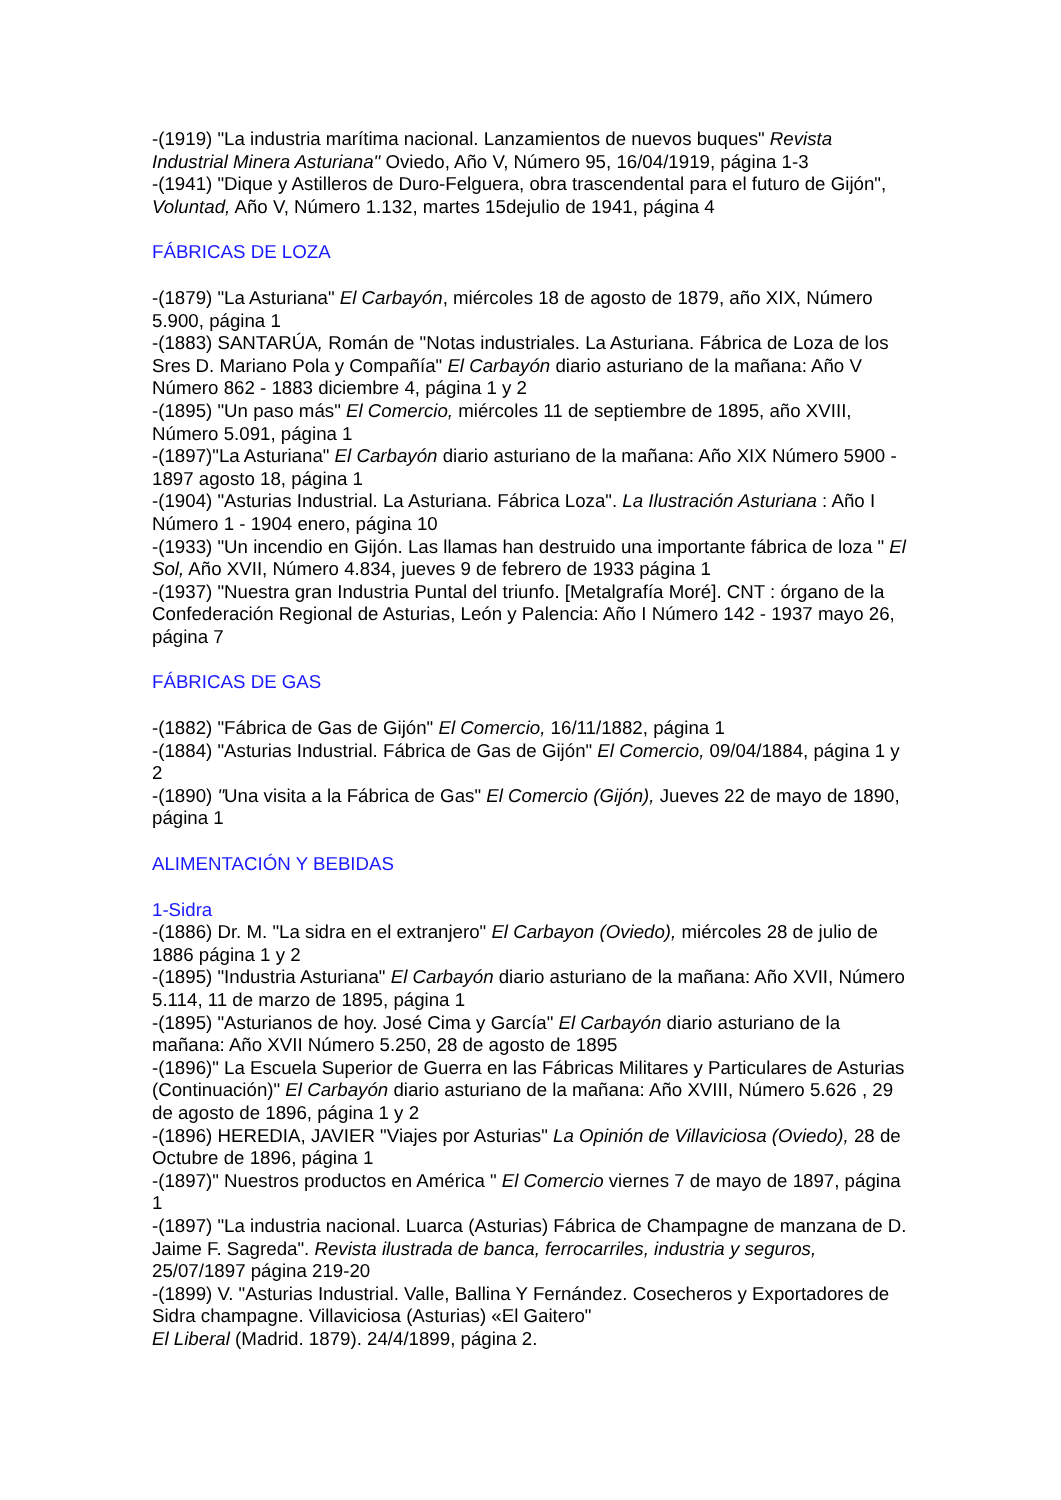-(1919) "La industria marítima nacional. Lanzamientos de nuevos buques" Revista Industrial Minera Asturiana" Oviedo, Año V, Número 95, 16/04/1919, página 1-3
-(1941) "Dique y Astilleros de Duro-Felguera, obra trascendental para el futuro de Gijón", Voluntad, Año V, Número 1.132, martes 15dejulio de 1941, página 4
FÁBRICAS DE LOZA
-(1879) "La Asturiana" El Carbayón, miércoles 18 de agosto de 1879, año XIX, Número 5.900, página 1
-(1883) SANTARÚA, Román de "Notas industriales. La Asturiana. Fábrica de Loza de los Sres D. Mariano Pola y Compañía" El Carbayón diario asturiano de la mañana: Año V Número 862 - 1883 diciembre 4, página 1 y 2
-(1895) "Un paso más" El Comercio, miércoles 11 de septiembre de 1895, año XVIII, Número 5.091, página 1
-(1897)"La Asturiana" El Carbayón diario asturiano de la mañana: Año XIX Número 5900 - 1897 agosto 18, página 1
-(1904) "Asturias Industrial. La Asturiana. Fábrica Loza". La Ilustración Asturiana : Año I Número 1 - 1904 enero, página 10
-(1933) "Un incendio en Gijón. Las llamas han destruido una importante fábrica de loza " El Sol, Año XVII, Número 4.834, jueves 9 de febrero de 1933 página 1
-(1937) "Nuestra gran Industria Puntal del triunfo. [Metalgrafía Moré]. CNT : órgano de la Confederación Regional de Asturias, León y Palencia: Año I Número 142 - 1937 mayo 26, página 7
FÁBRICAS DE GAS
-(1882) "Fábrica de Gas de Gijón" El Comercio, 16/11/1882, página 1
-(1884) "Asturias Industrial. Fábrica de Gas de Gijón" El Comercio, 09/04/1884, página 1 y 2
-(1890) "Una visita a la Fábrica de Gas" El Comercio (Gijón), Jueves 22 de mayo de 1890, página 1
ALIMENTACIÓN Y BEBIDAS
1-Sidra
-(1886) Dr. M. "La sidra en el extranjero" El Carbayon (Oviedo), miércoles 28 de julio de 1886 página 1 y 2
-(1895) "Industria Asturiana" El Carbayón diario asturiano de la mañana: Año XVII, Número 5.114, 11 de marzo de 1895, página 1
-(1895) "Asturianos de hoy. José Cima y García" El Carbayón diario asturiano de la mañana: Año XVII Número 5.250, 28 de agosto de 1895
-(1896)" La Escuela Superior de Guerra en las Fábricas Militares y Particulares de Asturias (Continuación)" El Carbayón diario asturiano de la mañana: Año XVIII, Número 5.626 , 29 de agosto de 1896, página 1 y 2
-(1896) HEREDIA, JAVIER "Viajes por Asturias" La Opinión de Villaviciosa (Oviedo), 28 de Octubre de 1896, página 1
-(1897)" Nuestros productos en América " El Comercio viernes 7 de mayo de 1897, página 1
-(1897) "La industria nacional. Luarca (Asturias) Fábrica de Champagne de manzana de D. Jaime F. Sagreda". Revista ilustrada de banca, ferrocarriles, industria y seguros, 25/07/1897 página 219-20
-(1899) V. "Asturias Industrial. Valle, Ballina Y Fernández. Cosecheros y Exportadores de Sidra champagne. Villaviciosa (Asturias) «El Gaitero"
El Liberal (Madrid. 1879). 24/4/1899, página 2.